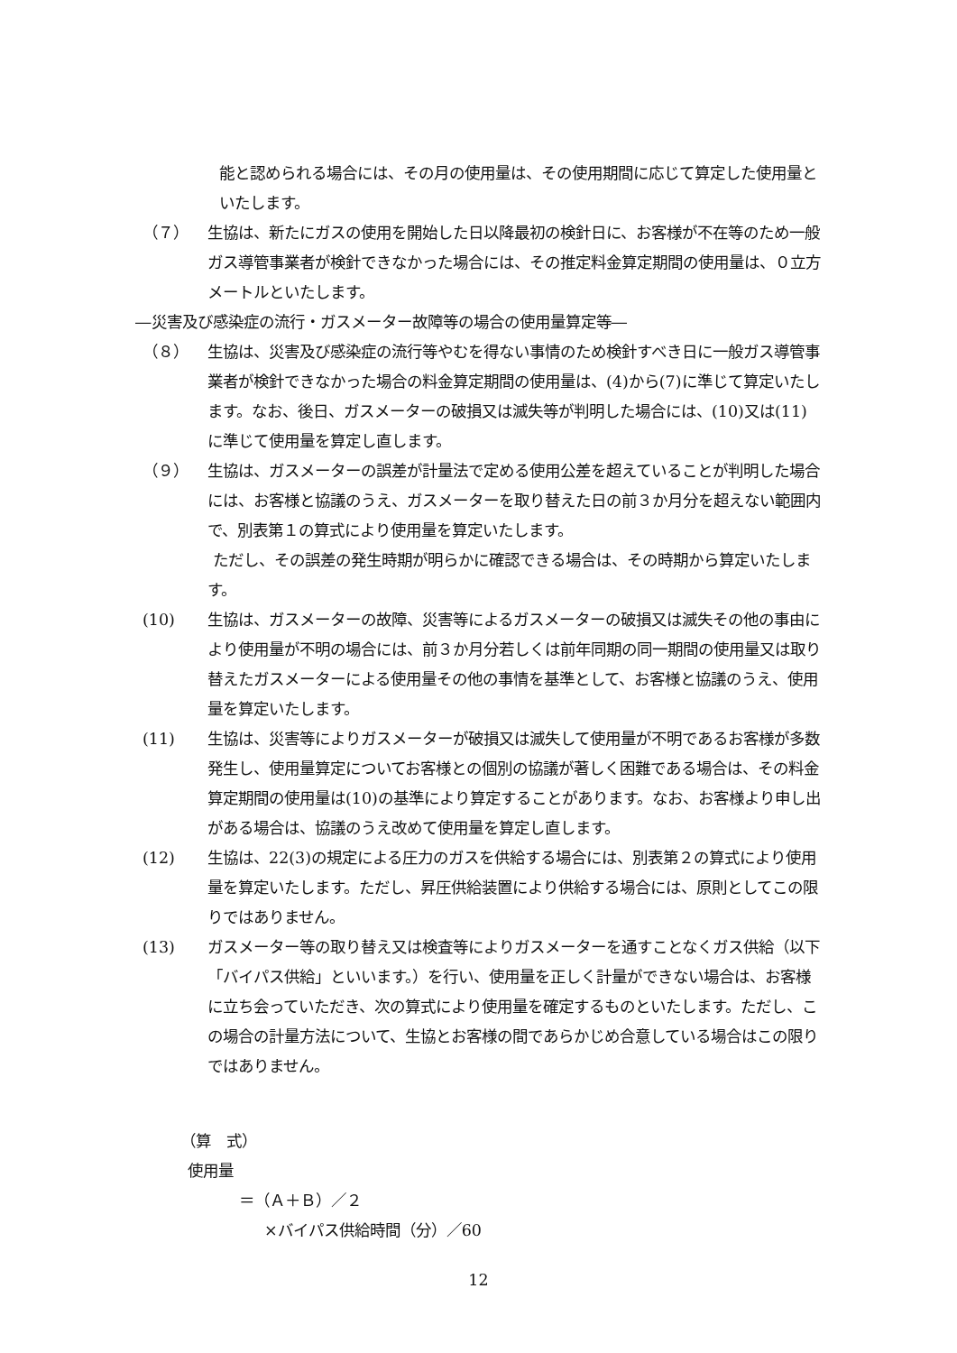能と認められる場合には、その月の使用量は、その使用期間に応じて算定した使用量といたします。
（７） 生協は、新たにガスの使用を開始した日以降最初の検針日に、お客様が不在等のため一般ガス導管事業者が検針できなかった場合には、その推定料金算定期間の使用量は、０立方メートルといたします。
―災害及び感染症の流行・ガスメーター故障等の場合の使用量算定等―
（８） 生協は、災害及び感染症の流行等やむを得ない事情のため検針すべき日に一般ガス導管事業者が検針できなかった場合の料金算定期間の使用量は、(4)から(7)に準じて算定いたします。なお、後日、ガスメーターの破損又は滅失等が判明した場合には、(10)又は(11)に準じて使用量を算定し直します。
（９） 生協は、ガスメーターの誤差が計量法で定める使用公差を超えていることが判明した場合には、お客様と協議のうえ、ガスメーターを取り替えた日の前３か月分を超えない範囲内で、別表第１の算式により使用量を算定いたします。
ただし、その誤差の発生時期が明らかに確認できる場合は、その時期から算定いたします。
(10) 生協は、ガスメーターの故障、災害等によるガスメーターの破損又は滅失その他の事由により使用量が不明の場合には、前３か月分若しくは前年同期の同一期間の使用量又は取り替えたガスメーターによる使用量その他の事情を基準として、お客様と協議のうえ、使用量を算定いたします。
(11) 生協は、災害等によりガスメーターが破損又は滅失して使用量が不明であるお客様が多数発生し、使用量算定についてお客様との個別の協議が著しく困難である場合は、その料金算定期間の使用量は(10)の基準により算定することがあります。なお、お客様より申し出がある場合は、協議のうえ改めて使用量を算定し直します。
(12) 生協は、22(3)の規定による圧力のガスを供給する場合には、別表第２の算式により使用量を算定いたします。ただし、昇圧供給装置により供給する場合には、原則としてこの限りではありません。
(13) ガスメーター等の取り替え又は検査等によりガスメーターを通すことなくガス供給（以下「バイパス供給」といいます。）を行い、使用量を正しく計量ができない場合は、お客様に立ち会っていただき、次の算式により使用量を確定するものといたします。ただし、この場合の計量方法について、生協とお客様の間であらかじめ合意している場合はこの限りではありません。
（算　式）
使用量
＝（Ａ＋Ｂ）／２
×バイパス供給時間（分）／60
12